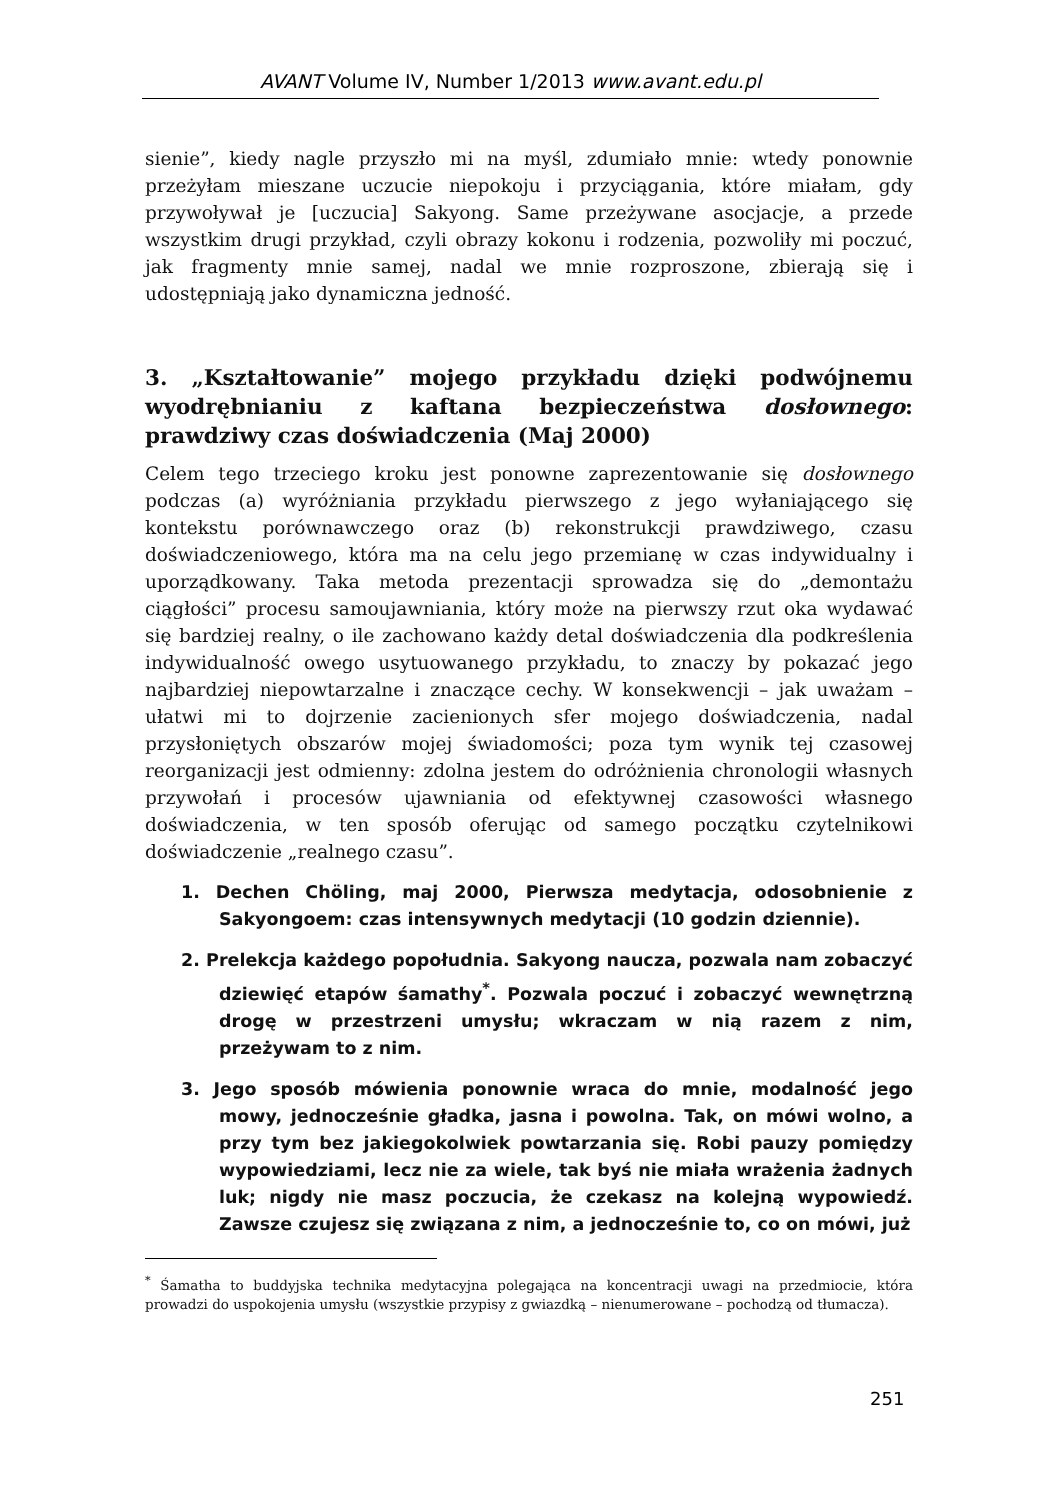AVANT Volume IV, Number 1/2013 www.avant.edu.pl
sienie”, kiedy nagle przyszło mi na myśl, zdumiało mnie: wtedy ponownie przeżyłam mieszane uczucie niepokoju i przyciągania, które miałam, gdy przywoływał je [uczucia] Sakyong. Same przeżywane asocjacje, a przede wszystkim drugi przykład, czyli obrazy kokonu i rodzenia, pozwoliły mi poczuć, jak fragmenty mnie samej, nadal we mnie rozproszone, zbierają się i udostępniają jako dynamiczna jedność.
3. „Kształtowanie” mojego przykładu dzięki podwójnemu wyodrębnianiu z kaftana bezpieczeństwa dosłownego: prawdziwy czas doświadczenia (Maj 2000)
Celem tego trzeciego kroku jest ponowne zaprezentowanie się dosłownego podczas (a) wyróżniania przykładu pierwszego z jego wyłaniającego się kontekstu porównawczego oraz (b) rekonstrukcji prawdziwego, czasu doświadczeniowego, która ma na celu jego przemianę w czas indywidualny i uporządkowany. Taka metoda prezentacji sprowadza się do „demontażu ciągłości” procesu samoujawniania, który może na pierwszy rzut oka wydawać się bardziej realny, o ile zachowano każdy detal doświadczenia dla podkreślenia indywidualność owego usytuowanego przykładu, to znaczy by pokazać jego najbardziej niepowtarzalne i znaczące cechy. W konsekwencji – jak uważam – ułatwi mi to dojrzenie zacienionych sfer mojego doświadczenia, nadal przysłoniętych obszarów mojej świadomości; poza tym wynik tej czasowej reorganizacji jest odmienny: zdolna jestem do odróżnienia chronologii własnych przywołań i procesów ujawniania od efektywnej czasowości własnego doświadczenia, w ten sposób oferując od samego początku czytelnikowi doświadczenie „realnego czasu”.
1. Dechen Chöling, maj 2000, Pierwsza medytacja, odosobnienie z Sakyongoem: czas intensywnych medytacji (10 godzin dziennie).
2. Prelekcja każdego popołudnia. Sakyong naucza, pozwala nam zobaczyć dziewięć etapów śamathy<sup>*</sup>. Pozwala poczuć i zobaczyć wewnętrzną drogę w przestrzeni umysłu; wkraczam w nią razem z nim, przeżywam to z nim.
3. Jego sposób mówienia ponownie wraca do mnie, modalność jego mowy, jednocześnie gładka, jasna i powolna. Tak, on mówi wolno, a przy tym bez jakiegokolwiek powtarzania się. Robi pauzy pomiędzy wypowiedziami, lecz nie za wiele, tak byś nie miała wrażenia żadnych luk; nigdy nie masz poczucia, że czekasz na kolejną wypowiedź. Zawsze czujesz się związana z nim, a jednocześnie to, co on mówi, już
<sup>*</sup> Śamatha to buddyjska technika medytacyjna polegająca na koncentracji uwagi na przedmiocie, która prowadzi do uspokojenia umysłu (wszystkie przypisy z gwiazdką – nienumerowane – pochodzą od tłumacza).
251